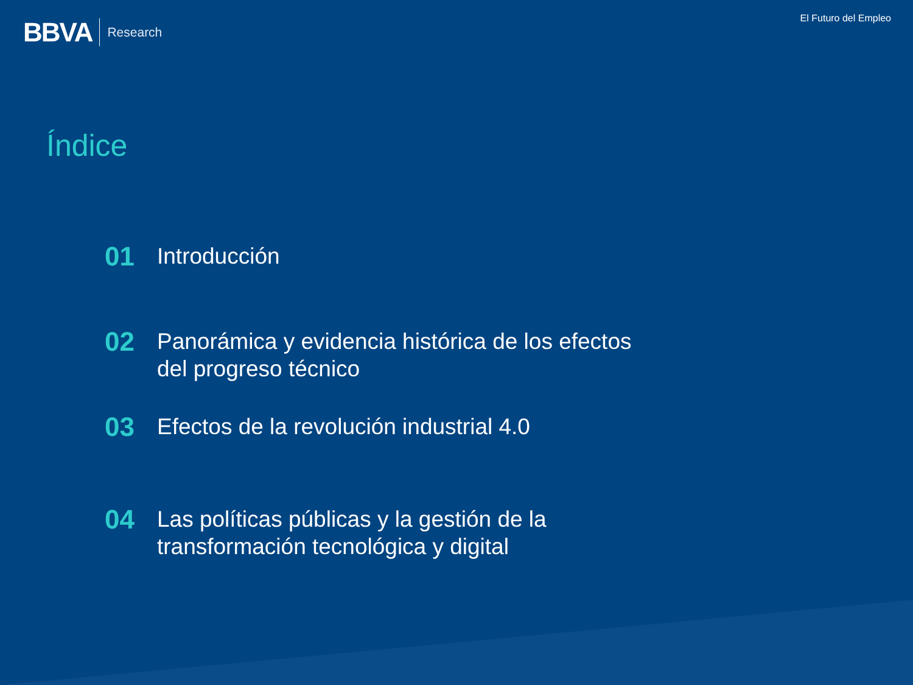BBVA Research El Futuro del Empleo
Índice
01 Introducción
02 Panorámica y evidencia histórica de los efectos
del progreso técnico
03 Efectos de la revolución industrial 4.0
04 Las políticas públicas y la gestión de la
transformación tecnológica y digital